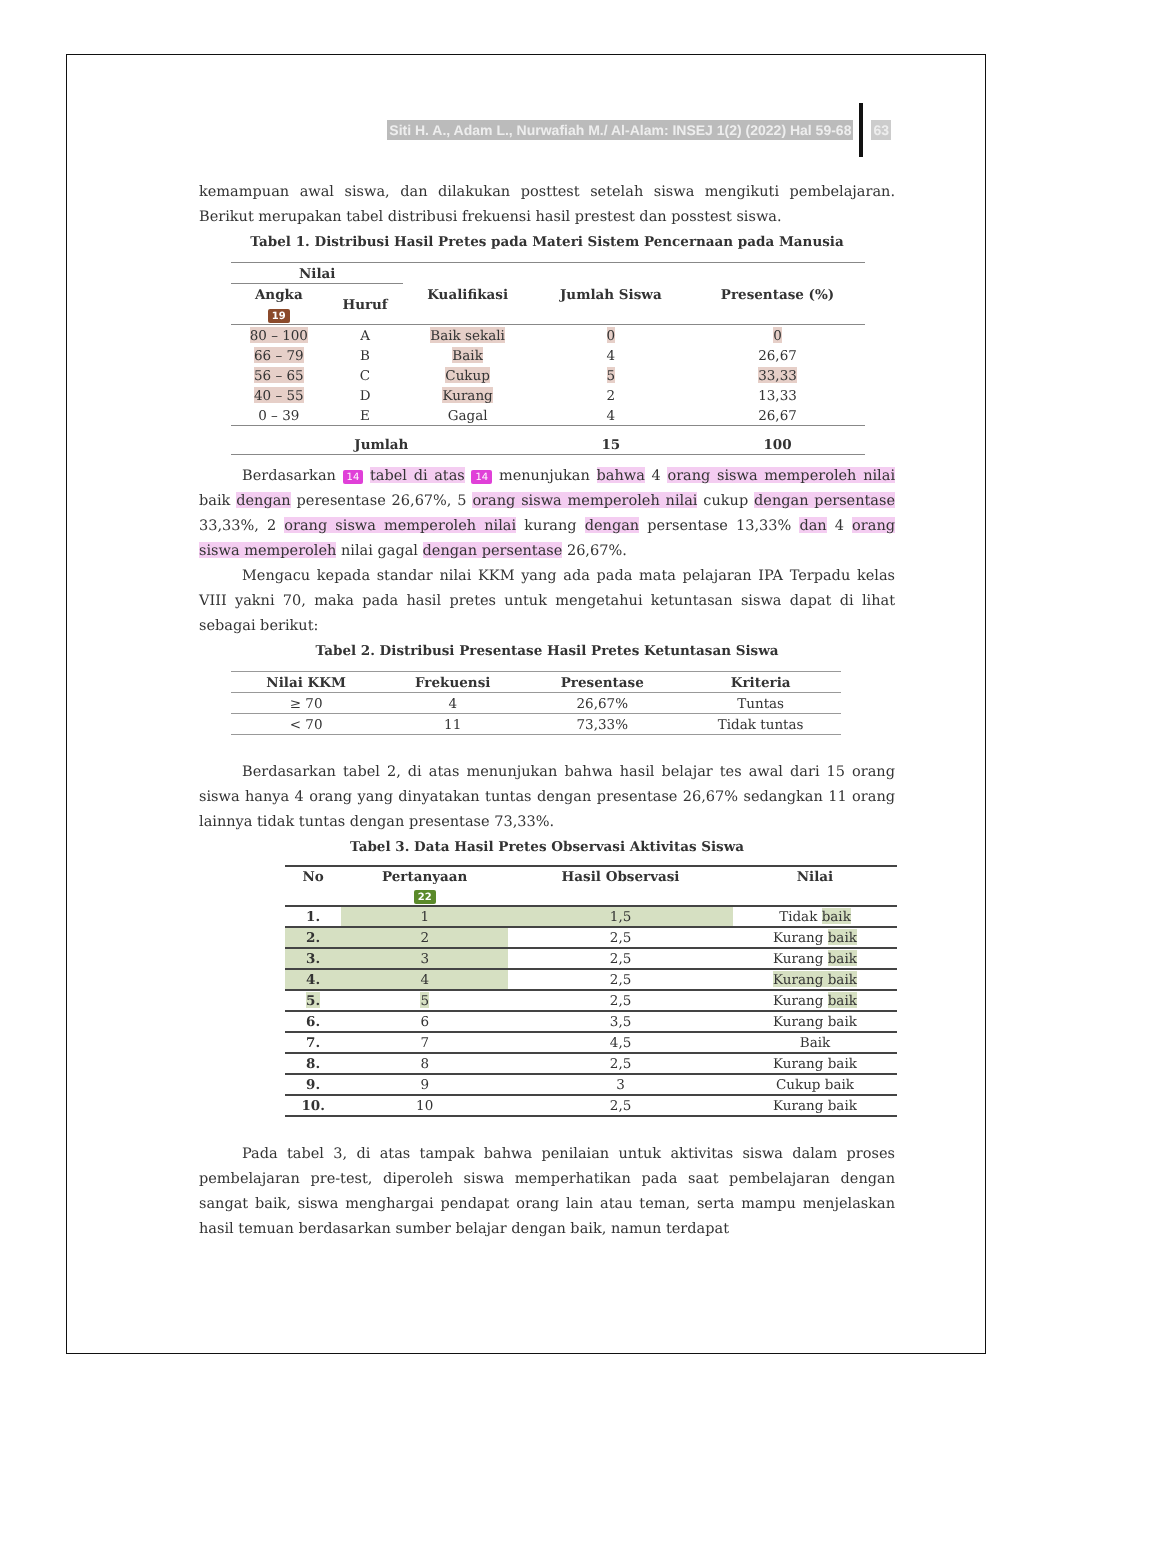Siti H. A., Adam L., Nurwafiah M./ Al-Alam: INSEJ 1(2) (2022) Hal 59-68 63
kemampuan awal siswa, dan dilakukan posttest setelah siswa mengikuti pembelajaran. Berikut merupakan tabel distribusi frekuensi hasil prestest dan posstest siswa.
Tabel 1. Distribusi Hasil Pretes pada Materi Sistem Pencernaan pada Manusia
| Nilai | | Kualifikasi | Jumlah Siswa | Presentase (%) |
| --- | --- | --- | --- | --- |
| Angka 19 | Huruf | | | |
| 80 – 100 | A | Baik sekali | 0 | 0 |
| 66 – 79 | B | Baik | 4 | 26,67 |
| 56 – 65 | C | Cukup | 5 | 33,33 |
| 40 – 55 | D | Kurang | 2 | 13,33 |
| 0 – 39 | E | Gagal | 4 | 26,67 |
| Jumlah | | | 15 | 100 |
Berdasarkan 14 tabel di atas 14 menunjukan bahwa 4 orang siswa memperoleh nilai baik dengan peresentase 26,67%, 5 orang siswa memperoleh nilai cukup dengan persentase 33,33%, 2 orang siswa memperoleh nilai kurang dengan persentase 13,33% dan 4 orang siswa memperoleh nilai gagal dengan persentase 26,67%.
Mengacu kepada standar nilai KKM yang ada pada mata pelajaran IPA Terpadu kelas VIII yakni 70, maka pada hasil pretes untuk mengetahui ketuntasan siswa dapat di lihat sebagai berikut:
Tabel 2. Distribusi Presentase Hasil Pretes Ketuntasan Siswa
| Nilai KKM | Frekuensi | Presentase | Kriteria |
| --- | --- | --- | --- |
| ≥ 70 | 4 | 26,67% | Tuntas |
| < 70 | 11 | 73,33% | Tidak tuntas |
Berdasarkan tabel 2, di atas menunjukan bahwa hasil belajar tes awal dari 15 orang siswa hanya 4 orang yang dinyatakan tuntas dengan presentase 26,67% sedangkan 11 orang lainnya tidak tuntas dengan presentase 73,33%.
Tabel 3. Data Hasil Pretes Observasi Aktivitas Siswa
| No | Pertanyaan 22 | Hasil Observasi | Nilai |
| --- | --- | --- | --- |
| 1. | 1 | 1,5 | Tidak baik |
| 2. | 2 | 2,5 | Kurang baik |
| 3. | 3 | 2,5 | Kurang baik |
| 4. | 4 | 2,5 | Kurang baik |
| 5. | 5 | 2,5 | Kurang baik |
| 6. | 6 | 3,5 | Kurang baik |
| 7. | 7 | 4,5 | Baik |
| 8. | 8 | 2,5 | Kurang baik |
| 9. | 9 | 3 | Cukup baik |
| 10. | 10 | 2,5 | Kurang baik |
Pada tabel 3, di atas tampak bahwa penilaian untuk aktivitas siswa dalam proses pembelajaran pre-test, diperoleh siswa memperhatikan pada saat pembelajaran dengan sangat baik, siswa menghargai pendapat orang lain atau teman, serta mampu menjelaskan hasil temuan berdasarkan sumber belajar dengan baik, namun terdapat